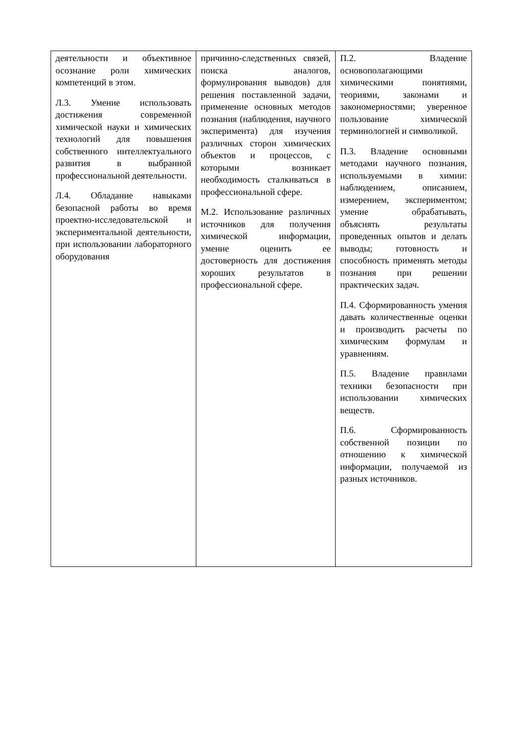| деятельности и объективное осознание роли химических компетенций в этом. Л.3. Умение использовать достижения современной химической науки и химических технологий для повышения собственного интеллектуального развития в выбранной профессиональной деятельности. Л.4. Обладание навыками безопасной работы во время проектно-исследовательской и экспериментальной деятельности, при использовании лабораторного оборудования | причинно-следственных связей, поиска аналогов, формулирования выводов) для решения поставленной задачи, применение основных методов познания (наблюдения, научного эксперимента) для изучения различных сторон химических объектов и процессов, с которыми возникает необходимость сталкиваться в профессиональной сфере. М.2. Использование различных источников для получения химической информации, умение оценить ее достоверность для достижения хороших результатов в профессиональной сфере. | П.2. Владение основополагающими химическими понятиями, теориями, законами и закономерностями; уверенное пользование химической терминологией и символикой. П.3. Владение основными методами научного познания, используемыми в химии: наблюдением, описанием, измерением, экспериментом; умение обрабатывать, объяснять результаты проведенных опытов и делать выводы; готовность и способность применять методы познания при решении практических задач. П.4. Сформированность умения давать количественные оценки и производить расчеты по химическим формулам и уравнениям. П.5. Владение правилами техники безопасности при использовании химических веществ. П.6. Сформированность собственной позиции по отношению к химической информации, получаемой из разных источников. |